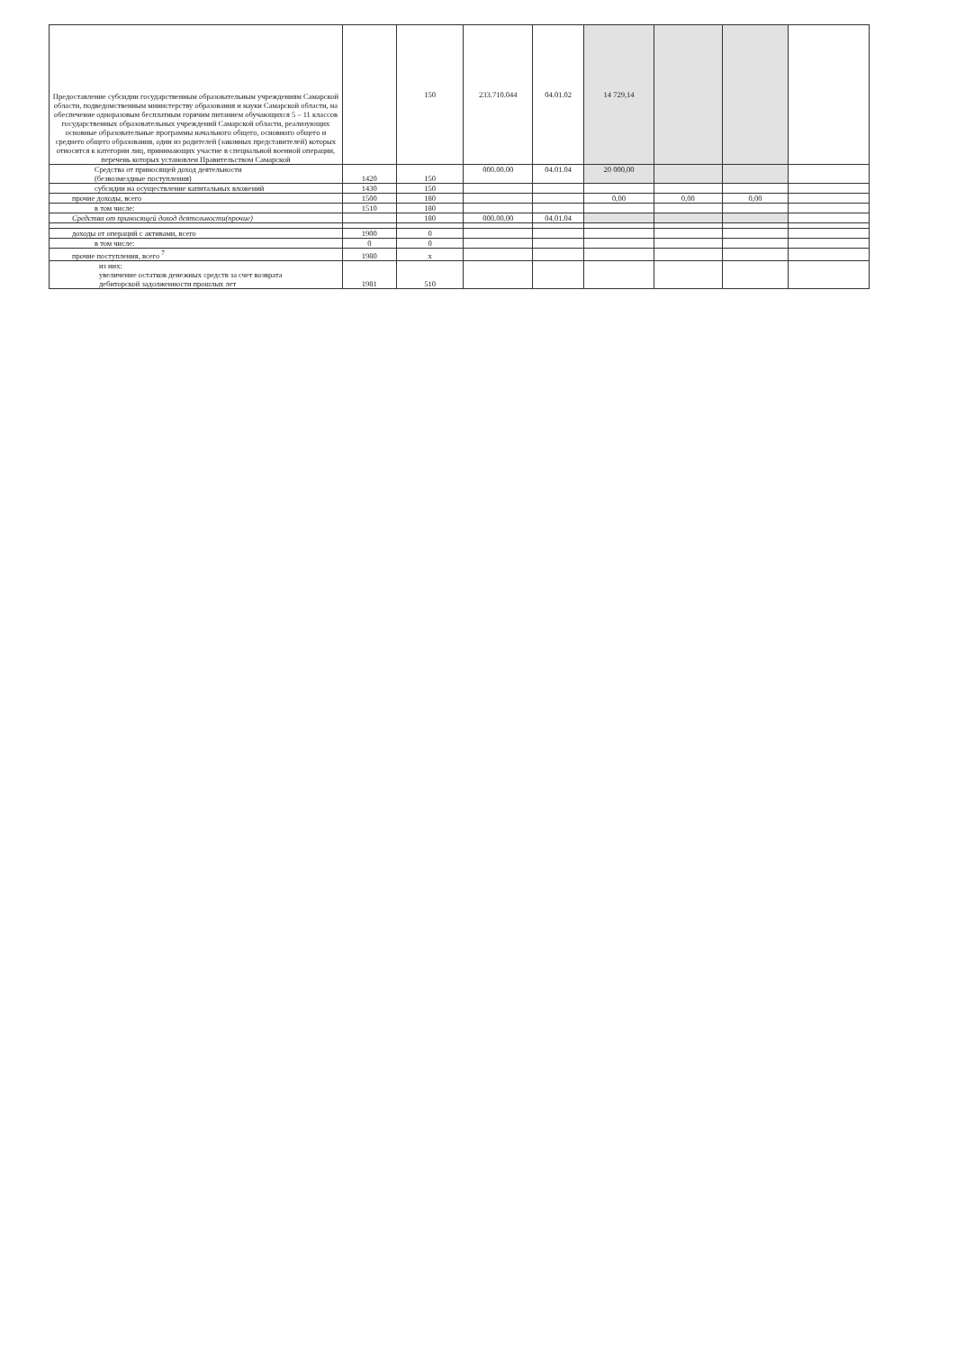| Предоставление субсидии государственным образовательным учреждениям Самарской области, подведомственным министерству образования и науки Самарской области, на обеспечение одноразовым бесплатным горячим питанием обучающихся 5 – 11 классов государственных образовательных учреждений Самарской области, реализующих основные образовательные программы начального общего, основного общего и среднего общего образования, один из родителей (законных представителей) которых относится к категории лиц, принимающих участие в специальной военной операции, перечень которых установлен Правительством Самарской | | 150 | 233.710.044 | 04.01.02 | 14 729,14 | | | |
| Средства от приносящей доход деятельности (безвозмездные поступления) | 1420 | 150 | 000.00.00 | 04.01.04 | 20 000,00 | | | |
| субсидии на осуществление капитальных вложений | 1430 | 150 | | | | | | |
| прочие доходы, всего | 1500 | 180 | | | 0,00 | 0,00 | 0,00 | |
| в том числе: | 1510 | 180 | | | | | | |
| Средства от приносящей доход деятельности(прочие) | | 180 | 000.00.00 | 04.01.04 | | | | |
| доходы от операций с активами, всего | 1900 | 0 | | | | | | |
| в том числе: | 0 | 0 | | | | | | |
| прочие поступления, всего <sup>7</sup> | 1980 | x | | | | | | |
| из них: увеличение остатков денежных средств за счет возврата дебиторской задолженности прошлых лет | 1981 | 510 | | | | | | |